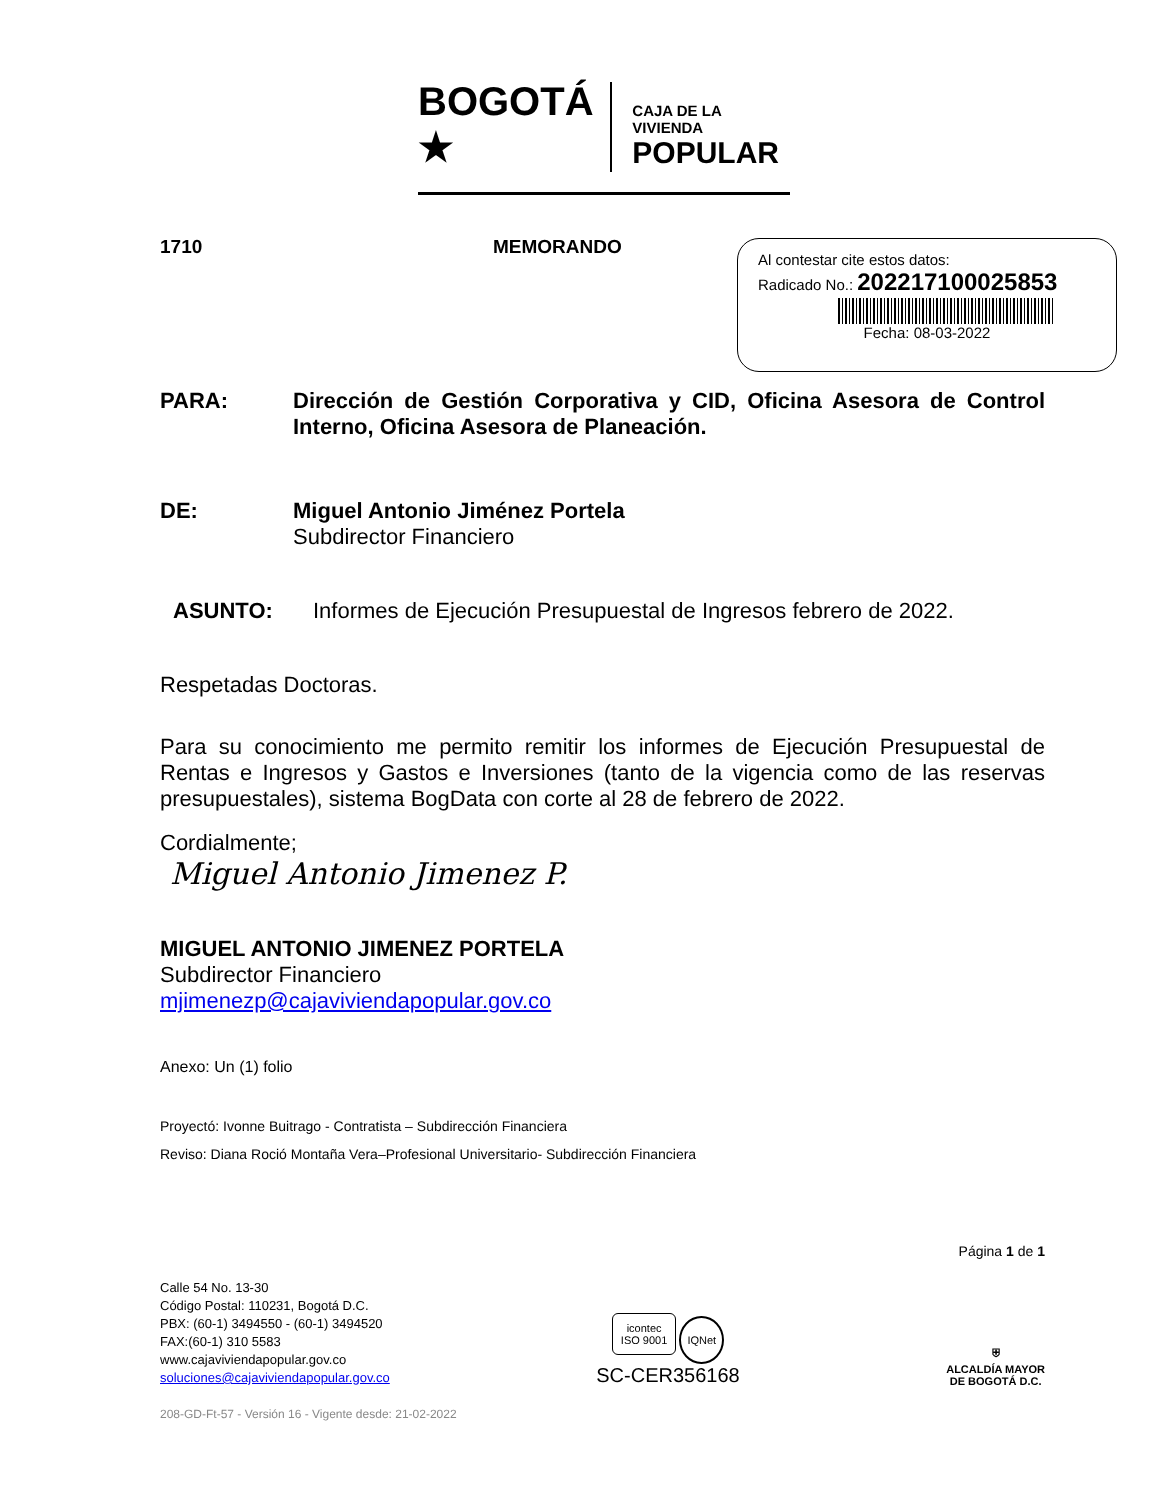BOGOTÁ ★
CAJA DE LA VIVIENDA
POPULAR
Al contestar cite estos datos:
Radicado No.: 202217100025853
Fecha: 08-03-2022
1710 MEMORANDO
PARA: Dirección de Gestión Corporativa y CID, Oficina Asesora de Control Interno, Oficina Asesora de Planeación.
DE: Miguel Antonio Jiménez Portela
Subdirector Financiero
ASUNTO: Informes de Ejecución Presupuestal de Ingresos febrero de 2022.
Respetadas Doctoras.
Para su conocimiento me permito remitir los informes de Ejecución Presupuestal de Rentas e Ingresos y Gastos e Inversiones (tanto de la vigencia como de las reservas presupuestales), sistema BogData con corte al 28 de febrero de 2022.
Cordialmente;
Miguel Antonio Jimenez P.
MIGUEL ANTONIO JIMENEZ PORTELA
Subdirector Financiero
mjimenezp@cajaviviendapopular.gov.co
Anexo: Un (1) folio
Proyectó: Ivonne Buitrago - Contratista – Subdirección Financiera
Reviso: Diana Roció Montaña Vera–Profesional Universitario- Subdirección Financiera
Página 1 de 1
Calle 54 No. 13-30
Código Postal: 110231, Bogotá D.C.
PBX: (60-1) 3494550 - (60-1) 3494520
FAX:(60-1) 310 5583
www.cajaviviendapopular.gov.co
soluciones@cajaviviendapopular.gov.co
icontec
ISO 9001 IQNet
SC-CER356168
⛨
ALCALDÍA MAYOR
DE BOGOTÁ D.C.
208-GD-Ft-57 - Versión 16 - Vigente desde: 21-02-2022